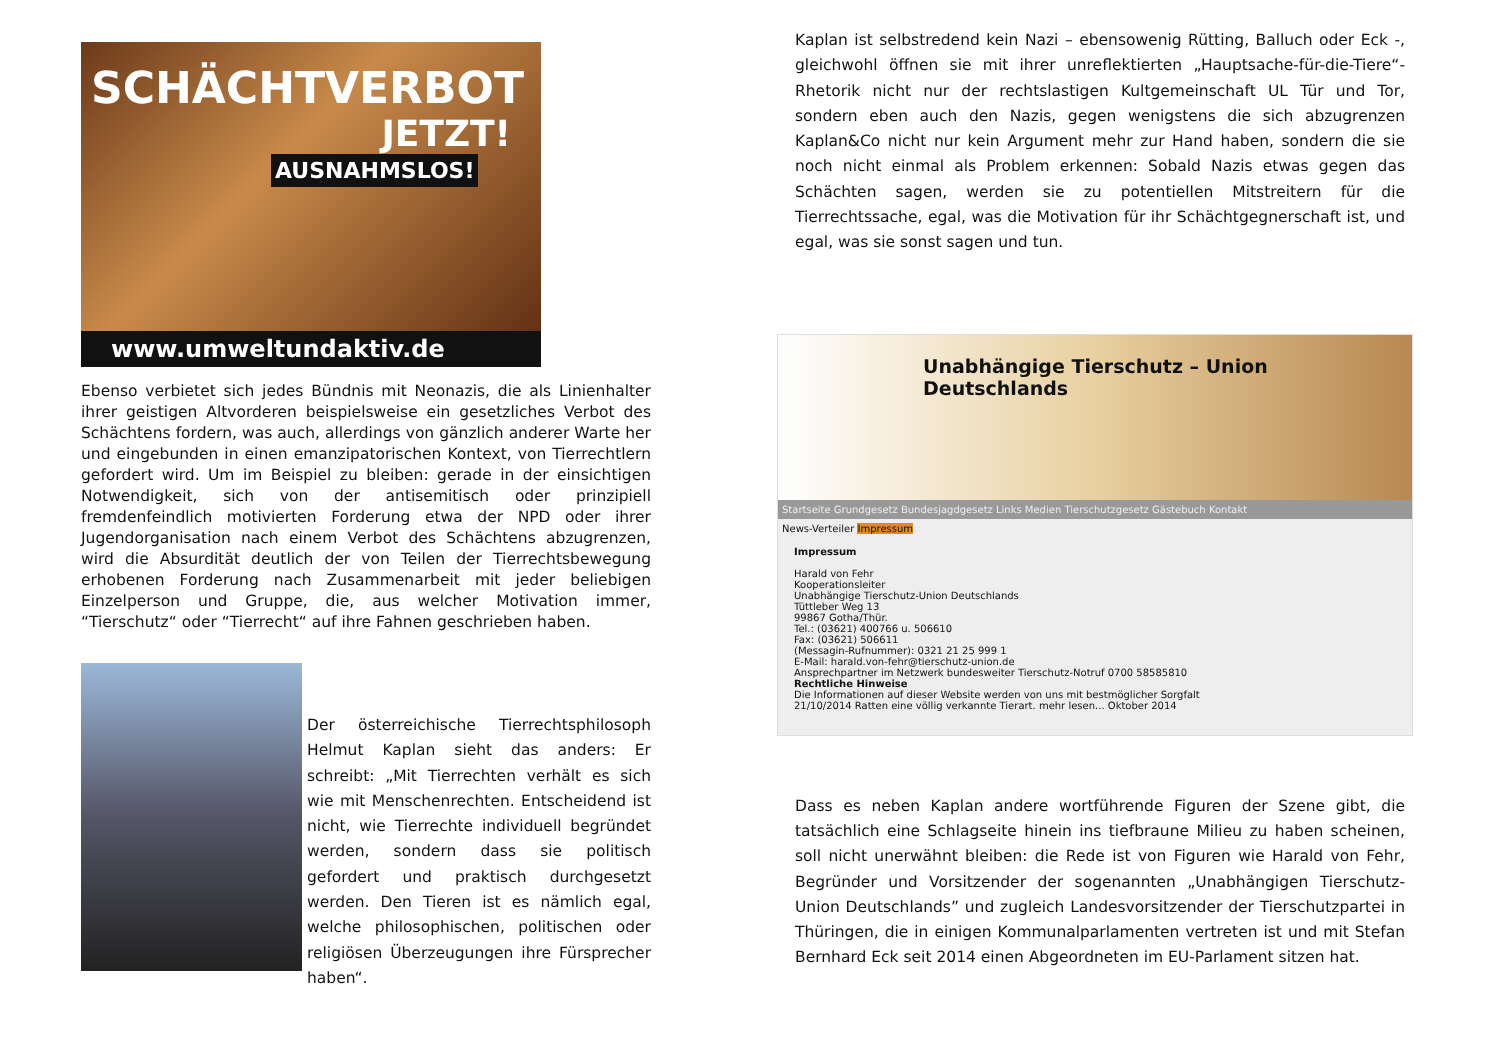SCHÄCHTVERBOT
JETZT!
AUSNAHMSLOS!
www.umweltundaktiv.de
Ebenso verbietet sich jedes Bündnis mit Neonazis, die als Linienhalter ihrer geistigen Altvorderen beispielsweise ein gesetzliches Verbot des Schächtens fordern, was auch, allerdings von gänzlich anderer Warte her und eingebunden in einen emanzipatorischen Kontext, von Tierrechtlern gefordert wird. Um im Beispiel zu bleiben: gerade in der einsichtigen Notwendigkeit, sich von der antisemitisch oder prinzipiell fremdenfeindlich motivierten Forderung etwa der NPD oder ihrer Jugendorganisation nach einem Verbot des Schächtens abzugrenzen, wird die Absurdität deutlich der von Teilen der Tierrechtsbewegung erhobenen Forderung nach Zusammenarbeit mit jeder beliebigen Einzelperson und Gruppe, die, aus welcher Motivation immer, “Tierschutz“ oder “Tierrecht“ auf ihre Fahnen geschrieben haben.
Der österreichische Tierrechtsphilosoph Helmut Kaplan sieht das anders: Er schreibt: „Mit Tierrechten verhält es sich wie mit Menschenrechten. Entscheidend ist nicht, wie Tierrechte individuell begründet werden, sondern dass sie politisch gefordert und praktisch durchgesetzt werden. Den Tieren ist es nämlich egal, welche philosophischen, politischen oder religiösen Überzeugungen ihre Fürsprecher haben“.
Kaplan ist selbstredend kein Nazi – ebensowenig Rütting, Balluch oder Eck -, gleichwohl öffnen sie mit ihrer unreflektierten „Hauptsache-für-die-Tiere“-Rhetorik nicht nur der rechtslastigen Kultgemeinschaft UL Tür und Tor, sondern eben auch den Nazis, gegen wenigstens die sich abzugrenzen Kaplan&Co nicht nur kein Argument mehr zur Hand haben, sondern die sie noch nicht einmal als Problem erkennen: Sobald Nazis etwas gegen das Schächten sagen, werden sie zu potentiellen Mitstreitern für die Tierrechtssache, egal, was die Motivation für ihr Schächtgegnerschaft ist, und egal, was sie sonst sagen und tun.
Unabhängige Tierschutz – Union Deutschlands
Startseite Grundgesetz Bundesjagdgesetz Links Medien Tierschutzgesetz Gästebuch Kontakt
News-Verteiler Impressum
Impressum
Harald von Fehr
Kooperationsleiter
Unabhängige Tierschutz-Union Deutschlands
Tüttleber Weg 13
99867 Gotha/Thür.
Tel.: (03621) 400766 u. 506610
Fax: (03621) 506611
(Messagin-Rufnummer): 0321 21 25 999 1
E-Mail: harald.von-fehr@tierschutz-union.de
Ansprechpartner im Netzwerk bundesweiter Tierschutz-Notruf 0700 58585810
Rechtliche Hinweise
Die Informationen auf dieser Website werden von uns mit bestmöglicher Sorgfalt
21/10/2014 Ratten eine völlig verkannte Tierart. mehr lesen... Oktober 2014
Dass es neben Kaplan andere wortführende Figuren der Szene gibt, die tatsächlich eine Schlagseite hinein ins tiefbraune Milieu zu haben scheinen, soll nicht unerwähnt bleiben: die Rede ist von Figuren wie Harald von Fehr, Begründer und Vorsitzender der sogenannten „Unabhängigen Tierschutz-Union Deutschlands” und zugleich Landesvorsitzender der Tierschutzpartei in Thüringen, die in einigen Kommunalparlamenten vertreten ist und mit Stefan Bernhard Eck seit 2014 einen Abgeordneten im EU-Parlament sitzen hat.